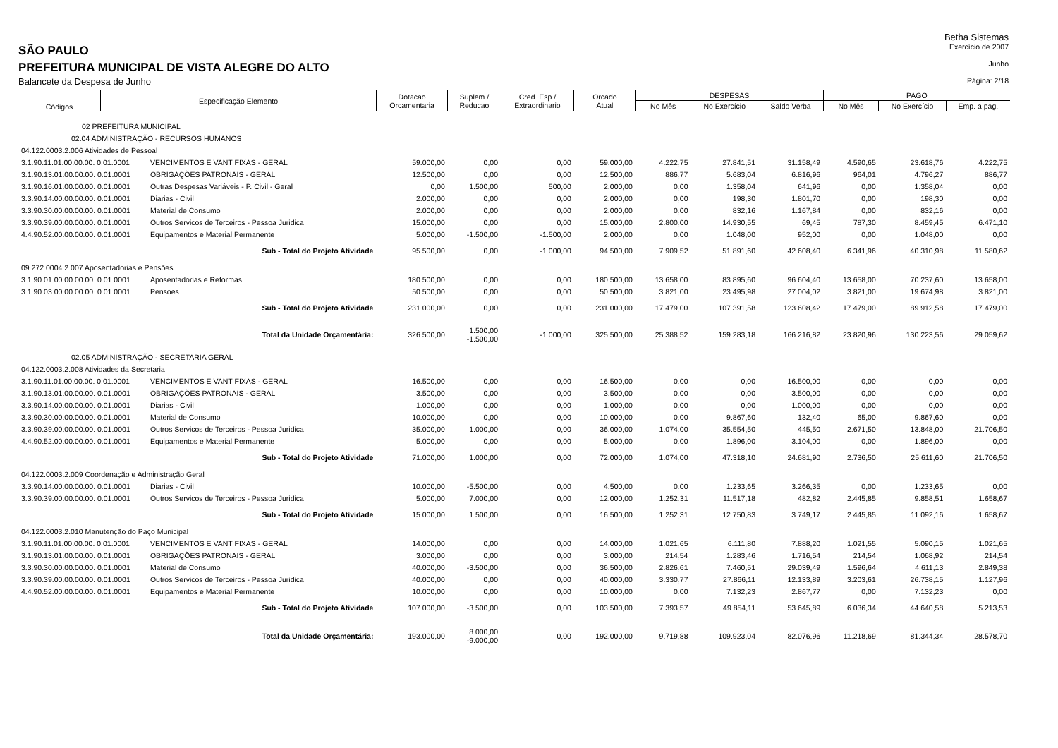Betha Sistemas
SÃO PAULO
Exercício de 2007
PREFEITURA MUNICIPAL DE VISTA ALEGRE DO ALTO
Junho
Balancete da Despesa de Junho
Página: 2/18
| Códigos | Especificação Elemento | | Dotacao Orcamentaria | Suplem./ Reducao | Cred. Esp./ Extraordinario | Orcado Atual | DESPESAS | | | PAGO | | |
| --- | --- | --- | --- | --- | --- | --- | --- | --- | --- | --- | --- | --- |
| | | | | | | | No Mês | No Exercício | Saldo Verba | No Mês | No Exercício | Emp. a pag. |
| 02 PREFEITURA MUNICIPAL | | | | | | | | | | | | |
| 02.04 ADMINISTRAÇÃO - RECURSOS HUMANOS | | | | | | | | | | | | |
| 04.122.0003.2.006 Atividades de Pessoal | | | | | | | | | | | | |
| 3.1.90.11.01.00.00.00. 0.01.0001 | | VENCIMENTOS E VANT FIXAS - GERAL | 59.000,00 | 0,00 | 0,00 | 59.000,00 | 4.222,75 | 27.841,51 | 31.158,49 | 4.590,65 | 23.618,76 | 4.222,75 |
| 3.1.90.13.01.00.00.00. 0.01.0001 | | OBRIGAÇÕES PATRONAIS - GERAL | 12.500,00 | 0,00 | 0,00 | 12.500,00 | 886,77 | 5.683,04 | 6.816,96 | 964,01 | 4.796,27 | 886,77 |
| 3.1.90.16.01.00.00.00. 0.01.0001 | | Outras Despesas Variáveis - P. Civil - Geral | 0,00 | 1.500,00 | 500,00 | 2.000,00 | 0,00 | 1.358,04 | 641,96 | 0,00 | 1.358,04 | 0,00 |
| 3.3.90.14.00.00.00.00. 0.01.0001 | | Diarias - Civil | 2.000,00 | 0,00 | 0,00 | 2.000,00 | 0,00 | 198,30 | 1.801,70 | 0,00 | 198,30 | 0,00 |
| 3.3.90.30.00.00.00.00. 0.01.0001 | | Material de Consumo | 2.000,00 | 0,00 | 0,00 | 2.000,00 | 0,00 | 832,16 | 1.167,84 | 0,00 | 832,16 | 0,00 |
| 3.3.90.39.00.00.00.00. 0.01.0001 | | Outros Servicos de Terceiros - Pessoa Juridica | 15.000,00 | 0,00 | 0,00 | 15.000,00 | 2.800,00 | 14.930,55 | 69,45 | 787,30 | 8.459,45 | 6.471,10 |
| 4.4.90.52.00.00.00.00. 0.01.0001 | | Equipamentos e Material Permanente | 5.000,00 | -1.500,00 | -1.500,00 | 2.000,00 | 0,00 | 1.048,00 | 952,00 | 0,00 | 1.048,00 | 0,00 |
| Sub - Total do Projeto Atividade | | | 95.500,00 | 0,00 | -1.000,00 | 94.500,00 | 7.909,52 | 51.891,60 | 42.608,40 | 6.341,96 | 40.310,98 | 11.580,62 |
| 09.272.0004.2.007 Aposentadorias e Pensões | | | | | | | | | | | | |
| 3.1.90.01.00.00.00.00. 0.01.0001 | | Aposentadorias e Reformas | 180.500,00 | 0,00 | 0,00 | 180.500,00 | 13.658,00 | 83.895,60 | 96.604,40 | 13.658,00 | 70.237,60 | 13.658,00 |
| 3.1.90.03.00.00.00.00. 0.01.0001 | | Pensoes | 50.500,00 | 0,00 | 0,00 | 50.500,00 | 3.821,00 | 23.495,98 | 27.004,02 | 3.821,00 | 19.674,98 | 3.821,00 |
| Sub - Total do Projeto Atividade | | | 231.000,00 | 0,00 | 0,00 | 231.000,00 | 17.479,00 | 107.391,58 | 123.608,42 | 17.479,00 | 89.912,58 | 17.479,00 |
| Total da Unidade Orçamentária: | | | 326.500,00 | 1.500,00 -1.500,00 | -1.000,00 | 325.500,00 | 25.388,52 | 159.283,18 | 166.216,82 | 23.820,96 | 130.223,56 | 29.059,62 |
| 02.05 ADMINISTRAÇÃO - SECRETARIA GERAL | | | | | | | | | | | | |
| 04.122.0003.2.008 Atividades da Secretaria | | | | | | | | | | | | |
| 3.1.90.11.01.00.00.00. 0.01.0001 | | VENCIMENTOS E VANT FIXAS - GERAL | 16.500,00 | 0,00 | 0,00 | 16.500,00 | 0,00 | 0,00 | 16.500,00 | 0,00 | 0,00 | 0,00 |
| 3.1.90.13.01.00.00.00. 0.01.0001 | | OBRIGAÇÕES PATRONAIS - GERAL | 3.500,00 | 0,00 | 0,00 | 3.500,00 | 0,00 | 0,00 | 3.500,00 | 0,00 | 0,00 | 0,00 |
| 3.3.90.14.00.00.00.00. 0.01.0001 | | Diarias - Civil | 1.000,00 | 0,00 | 0,00 | 1.000,00 | 0,00 | 0,00 | 1.000,00 | 0,00 | 0,00 | 0,00 |
| 3.3.90.30.00.00.00.00. 0.01.0001 | | Material de Consumo | 10.000,00 | 0,00 | 0,00 | 10.000,00 | 0,00 | 9.867,60 | 132,40 | 65,00 | 9.867,60 | 0,00 |
| 3.3.90.39.00.00.00.00. 0.01.0001 | | Outros Servicos de Terceiros - Pessoa Juridica | 35.000,00 | 1.000,00 | 0,00 | 36.000,00 | 1.074,00 | 35.554,50 | 445,50 | 2.671,50 | 13.848,00 | 21.706,50 |
| 4.4.90.52.00.00.00.00. 0.01.0001 | | Equipamentos e Material Permanente | 5.000,00 | 0,00 | 0,00 | 5.000,00 | 0,00 | 1.896,00 | 3.104,00 | 0,00 | 1.896,00 | 0,00 |
| Sub - Total do Projeto Atividade | | | 71.000,00 | 1.000,00 | 0,00 | 72.000,00 | 1.074,00 | 47.318,10 | 24.681,90 | 2.736,50 | 25.611,60 | 21.706,50 |
| 04.122.0003.2.009 Coordenação e Administração Geral | | | | | | | | | | | | |
| 3.3.90.14.00.00.00.00. 0.01.0001 | | Diarias - Civil | 10.000,00 | -5.500,00 | 0,00 | 4.500,00 | 0,00 | 1.233,65 | 3.266,35 | 0,00 | 1.233,65 | 0,00 |
| 3.3.90.39.00.00.00.00. 0.01.0001 | | Outros Servicos de Terceiros - Pessoa Juridica | 5.000,00 | 7.000,00 | 0,00 | 12.000,00 | 1.252,31 | 11.517,18 | 482,82 | 2.445,85 | 9.858,51 | 1.658,67 |
| Sub - Total do Projeto Atividade | | | 15.000,00 | 1.500,00 | 0,00 | 16.500,00 | 1.252,31 | 12.750,83 | 3.749,17 | 2.445,85 | 11.092,16 | 1.658,67 |
| 04.122.0003.2.010 Manutenção do Paço Municipal | | | | | | | | | | | | |
| 3.1.90.11.01.00.00.00. 0.01.0001 | | VENCIMENTOS E VANT FIXAS - GERAL | 14.000,00 | 0,00 | 0,00 | 14.000,00 | 1.021,65 | 6.111,80 | 7.888,20 | 1.021,55 | 5.090,15 | 1.021,65 |
| 3.1.90.13.01.00.00.00. 0.01.0001 | | OBRIGAÇÕES PATRONAIS - GERAL | 3.000,00 | 0,00 | 0,00 | 3.000,00 | 214,54 | 1.283,46 | 1.716,54 | 214,54 | 1.068,92 | 214,54 |
| 3.3.90.30.00.00.00.00. 0.01.0001 | | Material de Consumo | 40.000,00 | -3.500,00 | 0,00 | 36.500,00 | 2.826,61 | 7.460,51 | 29.039,49 | 1.596,64 | 4.611,13 | 2.849,38 |
| 3.3.90.39.00.00.00.00. 0.01.0001 | | Outros Servicos de Terceiros - Pessoa Juridica | 40.000,00 | 0,00 | 0,00 | 40.000,00 | 3.330,77 | 27.866,11 | 12.133,89 | 3.203,61 | 26.738,15 | 1.127,96 |
| 4.4.90.52.00.00.00.00. 0.01.0001 | | Equipamentos e Material Permanente | 10.000,00 | 0,00 | 0,00 | 10.000,00 | 0,00 | 7.132,23 | 2.867,77 | 0,00 | 7.132,23 | 0,00 |
| Sub - Total do Projeto Atividade | | | 107.000,00 | -3.500,00 | 0,00 | 103.500,00 | 7.393,57 | 49.854,11 | 53.645,89 | 6.036,34 | 44.640,58 | 5.213,53 |
| Total da Unidade Orçamentária: | | | 193.000,00 | 8.000,00 -9.000,00 | 0,00 | 192.000,00 | 9.719,88 | 109.923,04 | 82.076,96 | 11.218,69 | 81.344,34 | 28.578,70 |